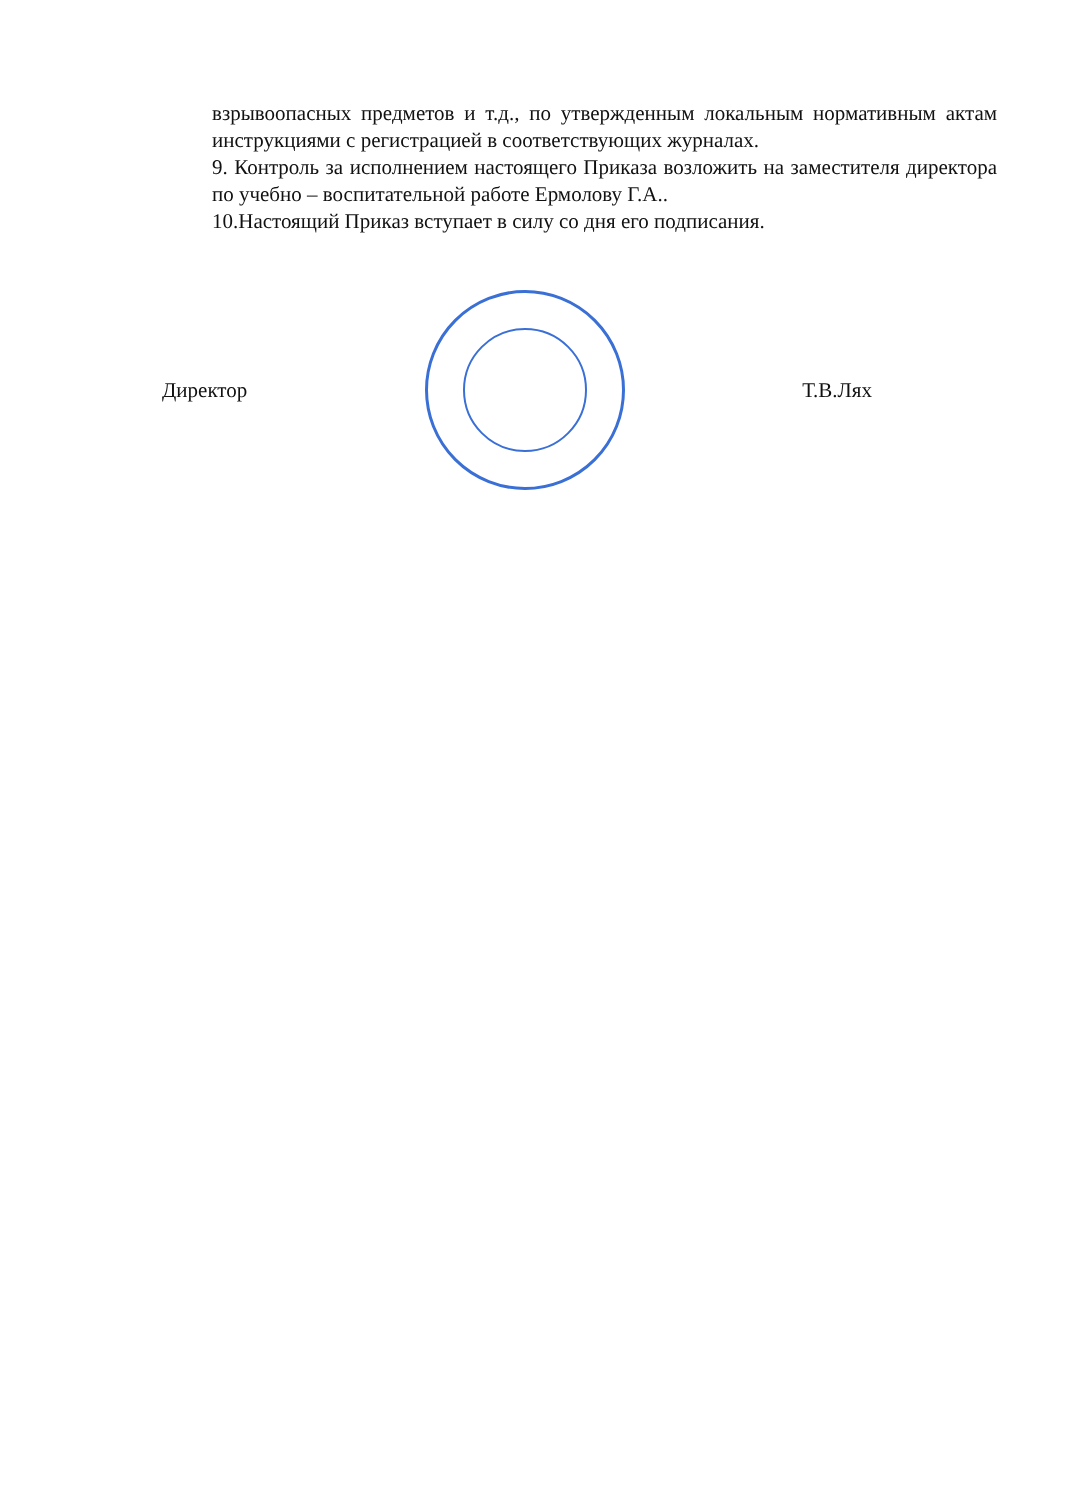взрывоопасных предметов и т.д., по утвержденным локальным нормативным актам инструкциями с регистрацией в соответствующих журналах.
9. Контроль за исполнением настоящего Приказа возложить на заместителя директора по учебно – воспитательной работе Ермолову Г.А..
10.Настоящий Приказ вступает в силу со дня его подписания.
Директор Т.В.Лях